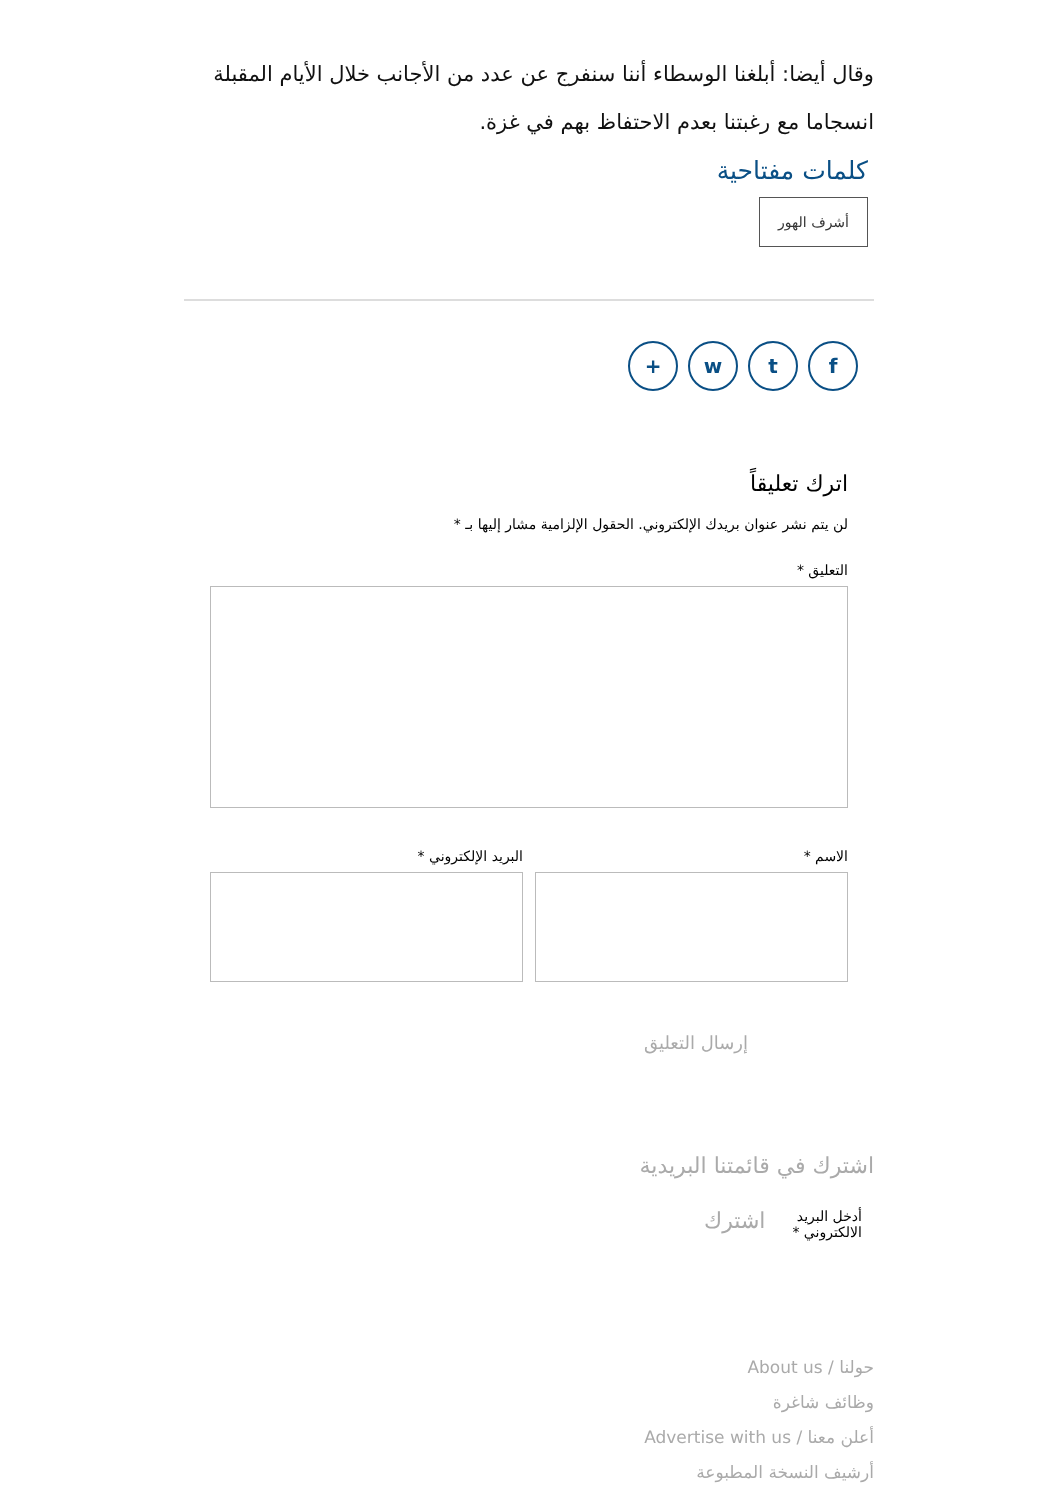وقال أيضا: أبلغنا الوسطاء أننا سنفرج عن عدد من الأجانب خلال الأيام المقبلة انسجاما مع رغبتنا بعدم الاحتفاظ بهم في غزة.
كلمات مفتاحية
أشرف الهور
ftw +
اترك تعليقاً
لن يتم نشر عنوان بريدك الإلكتروني. الحقول الإلزامية مشار إليها بـ *
التعليق *
الاسم * البريد الإلكتروني *
إرسال التعليق
اشترك في قائمتنا البريدية
أدخل البريد الالكتروني * اشترك
حولنا / About us
وظائف شاغرة
أعلن معنا / Advertise with us
أرشيف النسخة المطبوعة